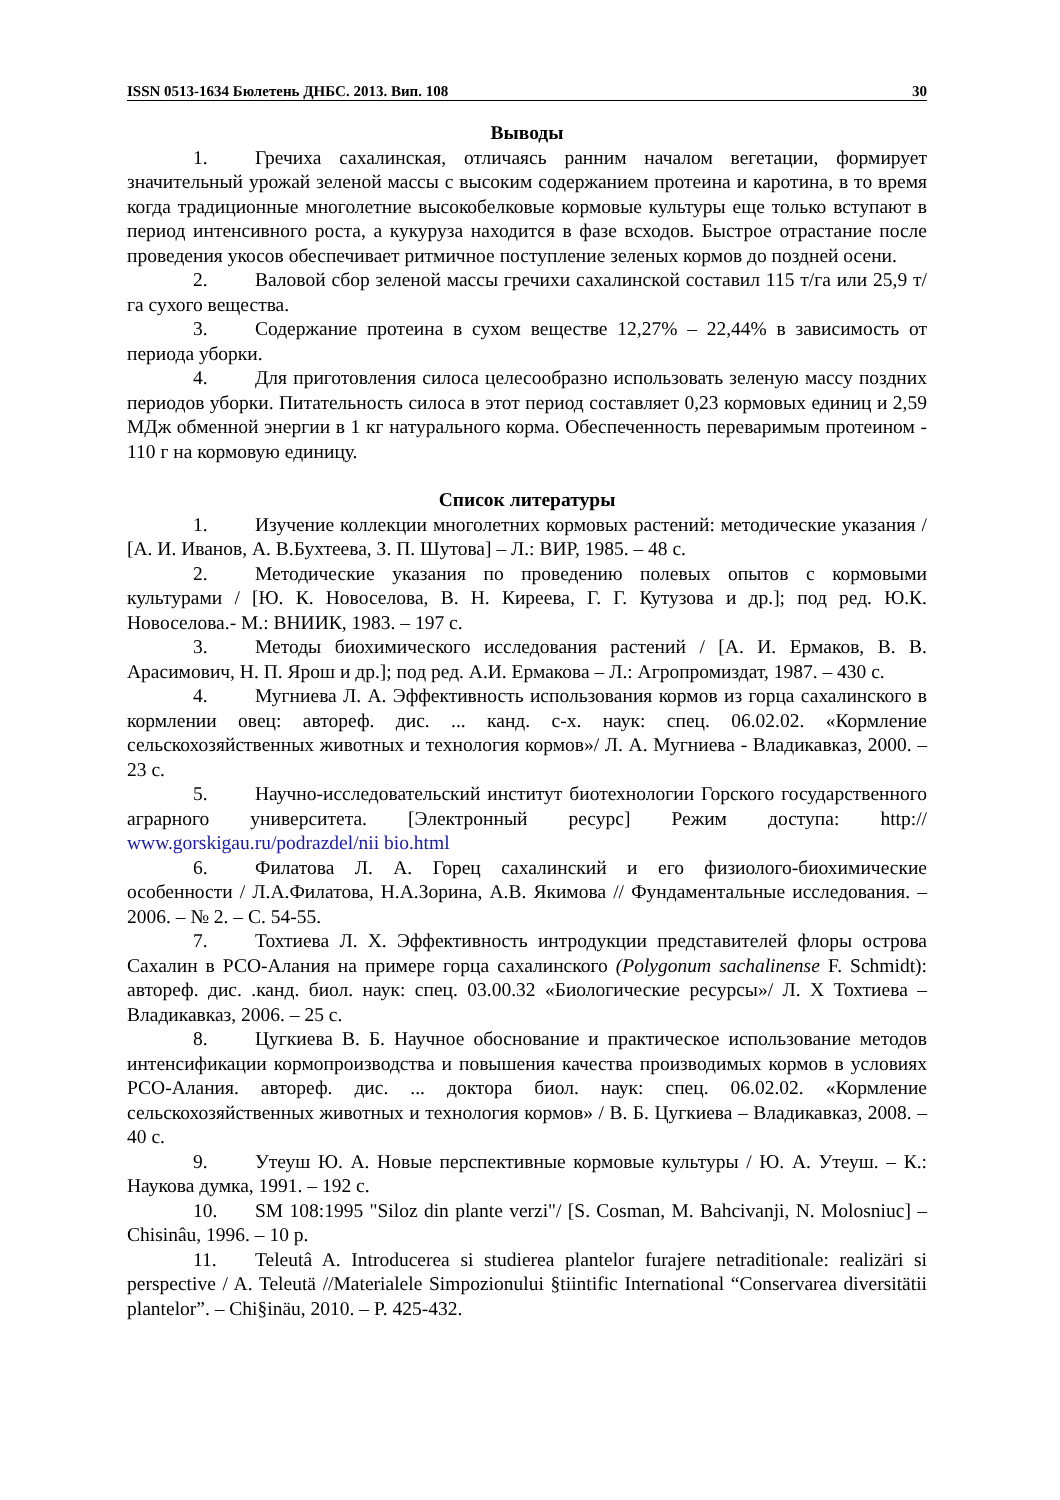ISSN 0513-1634 Бюлетень ДНБС. 2013. Вип. 108 30
Выводы
1. Гречиха сахалинская, отличаясь ранним началом вегетации, формирует значительный урожай зеленой массы с высоким содержанием протеина и каротина, в то время когда традиционные многолетние высокобелковые кормовые культуры еще только вступают в период интенсивного роста, а кукуруза находится в фазе всходов. Быстрое отрастание после проведения укосов обеспечивает ритмичное поступление зеленых кормов до поздней осени.
2. Валовой сбор зеленой массы гречихи сахалинской составил 115 т/га или 25,9 т/га сухого вещества.
3. Содержание протеина в сухом веществе 12,27% – 22,44% в зависимость от периода уборки.
4. Для приготовления силоса целесообразно использовать зеленую массу поздних периодов уборки. Питательность силоса в этот период составляет 0,23 кормовых единиц и 2,59 МДж обменной энергии в 1 кг натурального корма. Обеспеченность переваримым протеином - 110 г на кормовую единицу.
Список литературы
1. Изучение коллекции многолетних кормовых растений: методические указания / [А. И. Иванов, А. В.Бухтеева, З. П. Шутова] – Л.: ВИР, 1985. – 48 с.
2. Методические указания по проведению полевых опытов с кормовыми культурами / [Ю. К. Новоселова, В. Н. Киреева, Г. Г. Кутузова и др.]; под ред. Ю.К. Новоселова.- М.: ВНИИК, 1983. – 197 с.
3. Методы биохимического исследования растений / [А. И. Ермаков, В. В. Арасимович, Н. П. Ярош и др.]; под ред. А.И. Ермакова – Л.: Агропромиздат, 1987. – 430 с.
4. Мугниева Л. А. Эффективность использования кормов из горца сахалинского в кормлении овец: автореф. дис. ... канд. с-х. наук: спец. 06.02.02. «Кормление сельскохозяйственных животных и технология кормов»/ Л. А. Мугниева - Владикавказ, 2000. – 23 с.
5. Научно-исследовательский институт биотехнологии Горского государственного аграрного университета. [Электронный ресурс] Режим доступа: http:// www.gorskigau.ru/podrazdel/nii bio.html
6. Филатова Л. А. Горец сахалинский и его физиолого-биохимические особенности / Л.А.Филатова, Н.А.Зорина, А.В. Якимова // Фундаментальные исследования. – 2006. – № 2. – С. 54-55.
7. Тохтиева Л. Х. Эффективность интродукции представителей флоры острова Сахалин в РСО-Алания на примере горца сахалинского (Polygonum sachalinense F. Schmidt): автореф. дис. .канд. биол. наук: спец. 03.00.32 «Биологические ресурсы»/ Л. Х Тохтиева – Владикавказ, 2006. – 25 с.
8. Цугкиева В. Б. Научное обоснование и практическое использование методов интенсификации кормопроизводства и повышения качества производимых кормов в условиях РСО-Алания. автореф. дис. ... доктора биол. наук: спец. 06.02.02. «Кормление сельскохозяйственных животных и технология кормов» / В. Б. Цугкиева – Владикавказ, 2008. – 40 с.
9. Утеуш Ю. А. Новые перспективные кормовые культуры / Ю. А. Утеуш. – К.: Наукова думка, 1991. – 192 с.
10. SM 108:1995 "Siloz din plante verzi"/ [S. Cosman, M. Bahcivanji, N. Molosniuc] – Chisinâu, 1996. – 10 p.
11. Teleutâ A. Introducerea si studierea plantelor furajere netraditionale: realizäri si perspective / A. Teleutä //Materialele Simpozionului §tiintific International “Conservarea diversitätii plantelor”. – Chi§inäu, 2010. – P. 425-432.